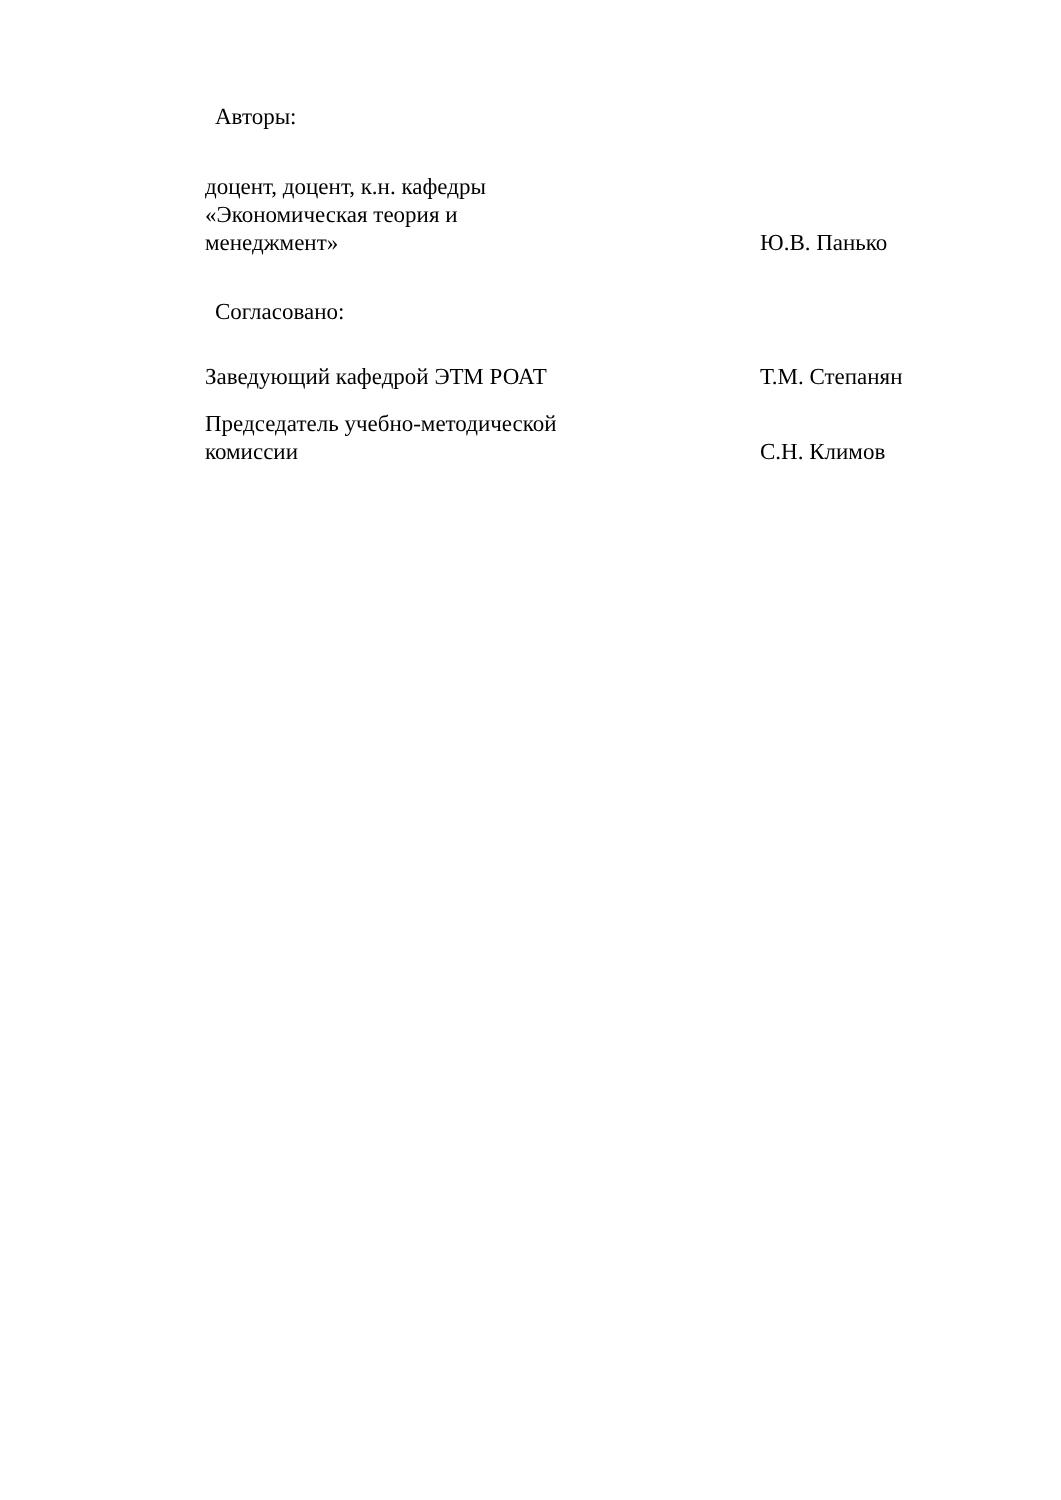Авторы:
| доцент, доцент, к.н. кафедры «Экономическая теория и менеджмент» | Ю.В. Панько |
Согласовано:
| Заведующий кафедрой ЭТМ РОАТ | Т.М. Степанян |
| Председатель учебно-методической комиссии | С.Н. Климов |